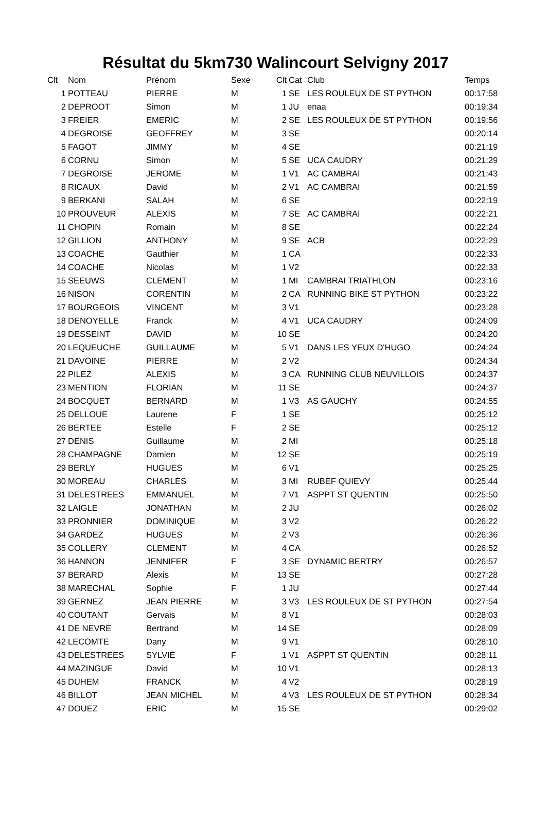Résultat du 5km730 Walincourt Selvigny 2017
| Clt | Nom | Prénom | Sexe | Clt | Cat | Club | Temps |
| --- | --- | --- | --- | --- | --- | --- | --- |
| 1 | POTTEAU | PIERRE | M | 1 | SE | LES ROULEUX DE ST PYTHON | 00:17:58 |
| 2 | DEPROOT | Simon | M | 1 | JU | enaa | 00:19:34 |
| 3 | FREIER | EMERIC | M | 2 | SE | LES ROULEUX DE ST PYTHON | 00:19:56 |
| 4 | DEGROISE | GEOFFREY | M | 3 | SE | | 00:20:14 |
| 5 | FAGOT | JIMMY | M | 4 | SE | | 00:21:19 |
| 6 | CORNU | Simon | M | 5 | SE | UCA CAUDRY | 00:21:29 |
| 7 | DEGROISE | JEROME | M | 1 | V1 | AC CAMBRAI | 00:21:43 |
| 8 | RICAUX | David | M | 2 | V1 | AC CAMBRAI | 00:21:59 |
| 9 | BERKANI | SALAH | M | 6 | SE | | 00:22:19 |
| 10 | PROUVEUR | ALEXIS | M | 7 | SE | AC CAMBRAI | 00:22:21 |
| 11 | CHOPIN | Romain | M | 8 | SE | | 00:22:24 |
| 12 | GILLION | ANTHONY | M | 9 | SE | ACB | 00:22:29 |
| 13 | COACHE | Gauthier | M | 1 | CA | | 00:22:33 |
| 14 | COACHE | Nicolas | M | 1 | V2 | | 00:22:33 |
| 15 | SEEUWS | CLEMENT | M | 1 | MI | CAMBRAI TRIATHLON | 00:23:16 |
| 16 | NISON | CORENTIN | M | 2 | CA | RUNNING BIKE ST PYTHON | 00:23:22 |
| 17 | BOURGEOIS | VINCENT | M | 3 | V1 | | 00:23:28 |
| 18 | DENOYELLE | Franck | M | 4 | V1 | UCA CAUDRY | 00:24:09 |
| 19 | DESSEINT | DAVID | M | 10 | SE | | 00:24:20 |
| 20 | LEQUEUCHE | GUILLAUME | M | 5 | V1 | DANS LES YEUX D'HUGO | 00:24:24 |
| 21 | DAVOINE | PIERRE | M | 2 | V2 | | 00:24:34 |
| 22 | PILEZ | ALEXIS | M | 3 | CA | RUNNING CLUB NEUVILLOIS | 00:24:37 |
| 23 | MENTION | FLORIAN | M | 11 | SE | | 00:24:37 |
| 24 | BOCQUET | BERNARD | M | 1 | V3 | AS GAUCHY | 00:24:55 |
| 25 | DELLOUE | Laurene | F | 1 | SE | | 00:25:12 |
| 26 | BERTEE | Estelle | F | 2 | SE | | 00:25:12 |
| 27 | DENIS | Guillaume | M | 2 | MI | | 00:25:18 |
| 28 | CHAMPAGNE | Damien | M | 12 | SE | | 00:25:19 |
| 29 | BERLY | HUGUES | M | 6 | V1 | | 00:25:25 |
| 30 | MOREAU | CHARLES | M | 3 | MI | RUBEF QUIEVY | 00:25:44 |
| 31 | DELESTREES | EMMANUEL | M | 7 | V1 | ASPPT ST QUENTIN | 00:25:50 |
| 32 | LAIGLE | JONATHAN | M | 2 | JU | | 00:26:02 |
| 33 | PRONNIER | DOMINIQUE | M | 3 | V2 | | 00:26:22 |
| 34 | GARDEZ | HUGUES | M | 2 | V3 | | 00:26:36 |
| 35 | COLLERY | CLEMENT | M | 4 | CA | | 00:26:52 |
| 36 | HANNON | JENNIFER | F | 3 | SE | DYNAMIC BERTRY | 00:26:57 |
| 37 | BERARD | Alexis | M | 13 | SE | | 00:27:28 |
| 38 | MARECHAL | Sophie | F | 1 | JU | | 00:27:44 |
| 39 | GERNEZ | JEAN PIERRE | M | 3 | V3 | LES ROULEUX DE ST PYTHON | 00:27:54 |
| 40 | COUTANT | Gervais | M | 8 | V1 | | 00:28:03 |
| 41 | DE NEVRE | Bertrand | M | 14 | SE | | 00:28:09 |
| 42 | LECOMTE | Dany | M | 9 | V1 | | 00:28:10 |
| 43 | DELESTREES | SYLVIE | F | 1 | V1 | ASPPT ST QUENTIN | 00:28:11 |
| 44 | MAZINGUE | David | M | 10 | V1 | | 00:28:13 |
| 45 | DUHEM | FRANCK | M | 4 | V2 | | 00:28:19 |
| 46 | BILLOT | JEAN MICHEL | M | 4 | V3 | LES ROULEUX DE ST PYTHON | 00:28:34 |
| 47 | DOUEZ | ERIC | M | 15 | SE | | 00:29:02 |